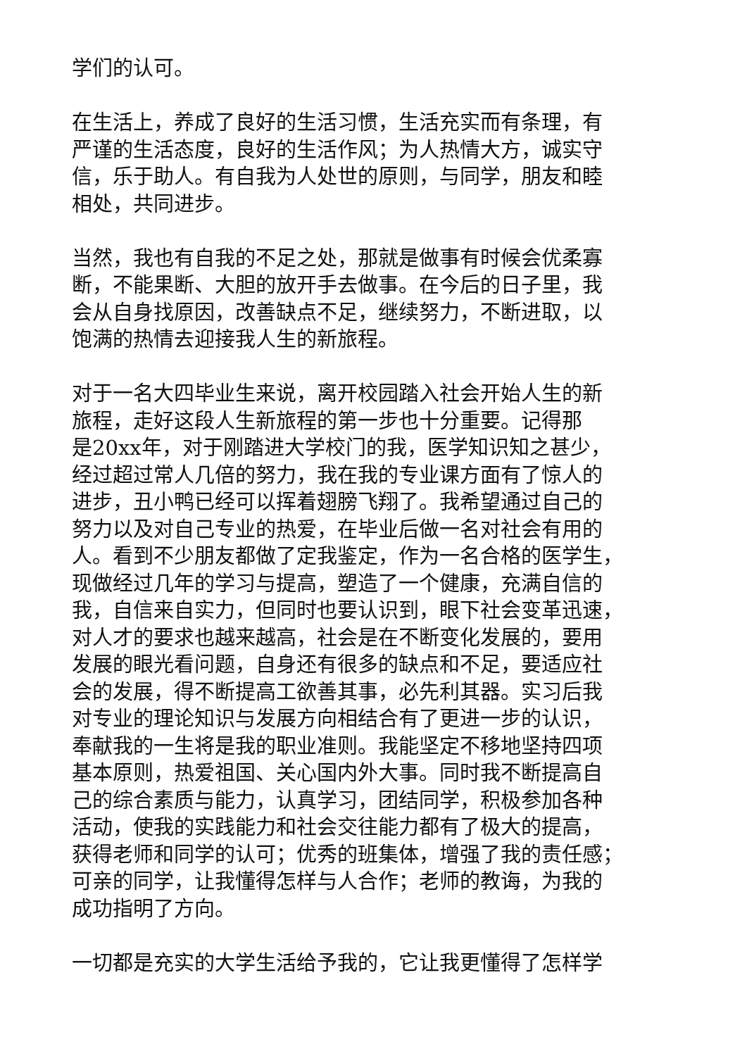学们的认可。
在生活上，养成了良好的生活习惯，生活充实而有条理，有
严谨的生活态度，良好的生活作风；为人热情大方，诚实守
信，乐于助人。有自我为人处世的原则，与同学，朋友和睦
相处，共同进步。
当然，我也有自我的不足之处，那就是做事有时候会优柔寡
断，不能果断、大胆的放开手去做事。在今后的日子里，我
会从自身找原因，改善缺点不足，继续努力，不断进取，以
饱满的热情去迎接我人生的新旅程。
对于一名大四毕业生来说，离开校园踏入社会开始人生的新
旅程，走好这段人生新旅程的第一步也十分重要。记得那
是20xx年，对于刚踏进大学校门的我，医学知识知之甚少，
经过超过常人几倍的努力，我在我的专业课方面有了惊人的
进步，丑小鸭已经可以挥着翅膀飞翔了。我希望通过自己的
努力以及对自己专业的热爱，在毕业后做一名对社会有用的
人。看到不少朋友都做了定我鉴定，作为一名合格的医学生，
现做经过几年的学习与提高，塑造了一个健康，充满自信的
我，自信来自实力，但同时也要认识到，眼下社会变革迅速，
对人才的要求也越来越高，社会是在不断变化发展的，要用
发展的眼光看问题，自身还有很多的缺点和不足，要适应社
会的发展，得不断提高工欲善其事，必先利其器。实习后我
对专业的理论知识与发展方向相结合有了更进一步的认识，
奉献我的一生将是我的职业准则。我能坚定不移地坚持四项
基本原则，热爱祖国、关心国内外大事。同时我不断提高自
己的综合素质与能力，认真学习，团结同学，积极参加各种
活动，使我的实践能力和社会交往能力都有了极大的提高，
获得老师和同学的认可；优秀的班集体，增强了我的责任感；
可亲的同学，让我懂得怎样与人合作；老师的教诲，为我的
成功指明了方向。
一切都是充实的大学生活给予我的，它让我更懂得了怎样学